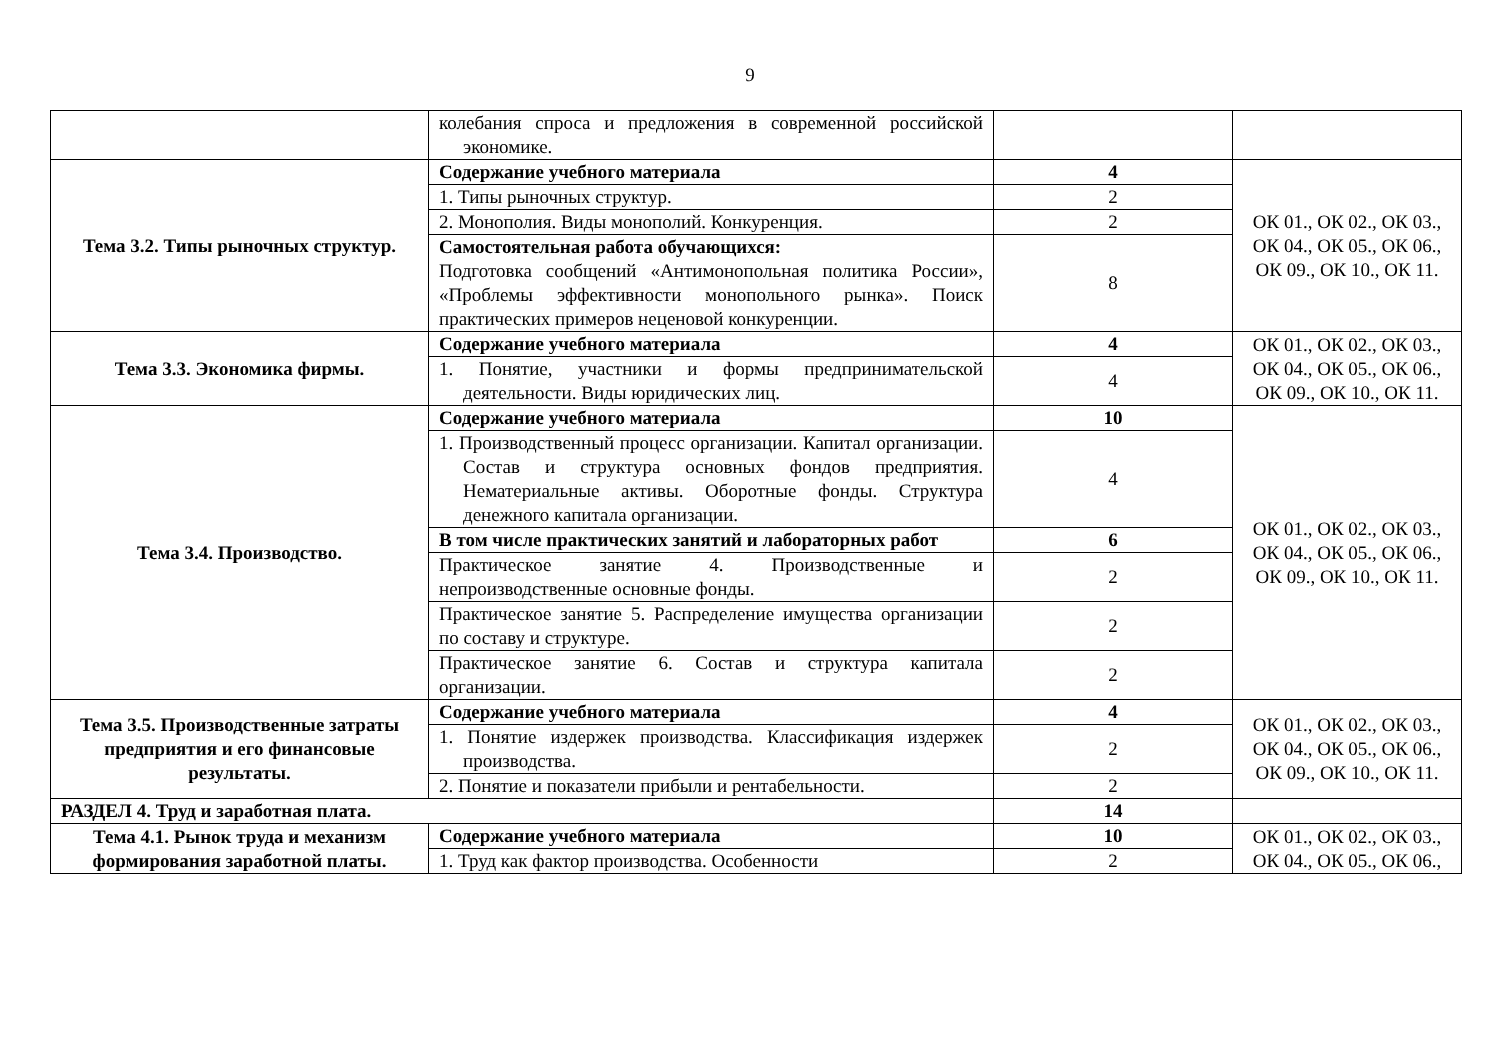9
| | колебания спроса и предложения в современной российской экономике. | | |
| Тема 3.2. Типы рыночных структур. | Содержание учебного материала | 4 | ОК 01., ОК 02., ОК 03., ОК 04., ОК 05., ОК 06., ОК 09., ОК 10., ОК 11. |
| | 1. Типы рыночных структур. | 2 | |
| | 2. Монополия. Виды монополий. Конкуренция. | 2 | |
| | Самостоятельная работа обучающихся: Подготовка сообщений «Антимонопольная политика России», «Проблемы эффективности монопольного рынка». Поиск практических примеров неценовой конкуренции. | 8 | |
| Тема 3.3. Экономика фирмы. | Содержание учебного материала | 4 | ОК 01., ОК 02., ОК 03., ОК 04., ОК 05., ОК 06., ОК 09., ОК 10., ОК 11. |
| | 1. Понятие, участники и формы предпринимательской деятельности. Виды юридических лиц. | 4 | |
| Тема 3.4. Производство. | Содержание учебного материала | 10 | ОК 01., ОК 02., ОК 03., ОК 04., ОК 05., ОК 06., ОК 09., ОК 10., ОК 11. |
| | 1. Производственный процесс организации. Капитал организации. Состав и структура основных фондов предприятия. Нематериальные активы. Оборотные фонды. Структура денежного капитала организации. | 4 | |
| | В том числе практических занятий и лабораторных работ | 6 | |
| | Практическое занятие 4. Производственные и непроизводственные основные фонды. | 2 | |
| | Практическое занятие 5. Распределение имущества организации по составу и структуре. | 2 | |
| | Практическое занятие 6. Состав и структура капитала организации. | 2 | |
| Тема 3.5. Производственные затраты предприятия и его финансовые результаты. | Содержание учебного материала | 4 | ОК 01., ОК 02., ОК 03., ОК 04., ОК 05., ОК 06., ОК 09., ОК 10., ОК 11. |
| | 1. Понятие издержек производства. Классификация издержек производства. | 2 | |
| | 2. Понятие и показатели прибыли и рентабельности. | 2 | |
| РАЗДЕЛ 4. Труд и заработная плата. | | 14 | |
| Тема 4.1. Рынок труда и механизм формирования заработной платы. | Содержание учебного материала | 10 | ОК 01., ОК 02., ОК 03., ОК 04., ОК 05., ОК 06., |
| | 1. Труд как фактор производства. Особенности | 2 | |